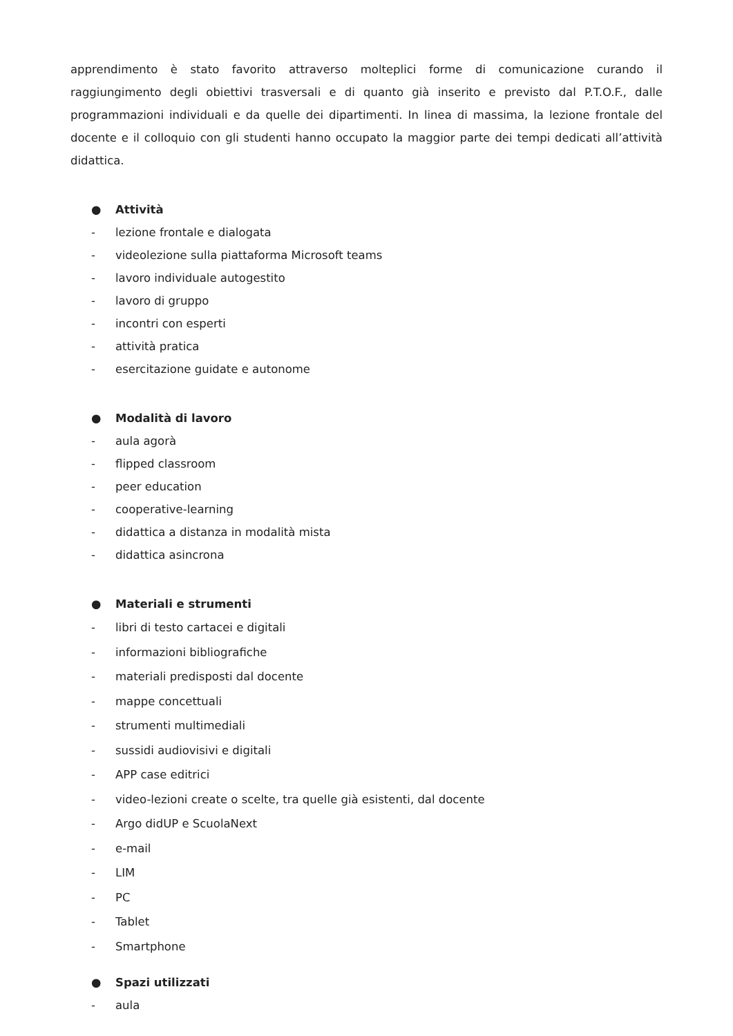apprendimento è stato favorito attraverso molteplici forme di comunicazione curando il raggiungimento degli obiettivi trasversali e di quanto già inserito e previsto dal P.T.O.F., dalle programmazioni individuali e da quelle dei dipartimenti. In linea di massima, la lezione frontale del docente e il colloquio con gli studenti hanno occupato la maggior parte dei tempi dedicati all’attività didattica.
● Attività
- lezione frontale e dialogata
- videolezione sulla piattaforma Microsoft teams
- lavoro individuale autogestito
- lavoro di gruppo
- incontri con esperti
- attività pratica
- esercitazione guidate e autonome
● Modalità di lavoro
- aula agorà
- flipped classroom
- peer education
- cooperative-learning
- didattica a distanza in modalità mista
- didattica asincrona
● Materiali e strumenti
- libri di testo cartacei e digitali
- informazioni bibliografiche
- materiali predisposti dal docente
- mappe concettuali
- strumenti multimediali
- sussidi audiovisivi e digitali
- APP case editrici
- video-lezioni create o scelte, tra quelle già esistenti, dal docente
- Argo didUP e ScuolaNext
- e-mail
- LIM
- PC
- Tablet
- Smartphone
● Spazi utilizzati
- aula